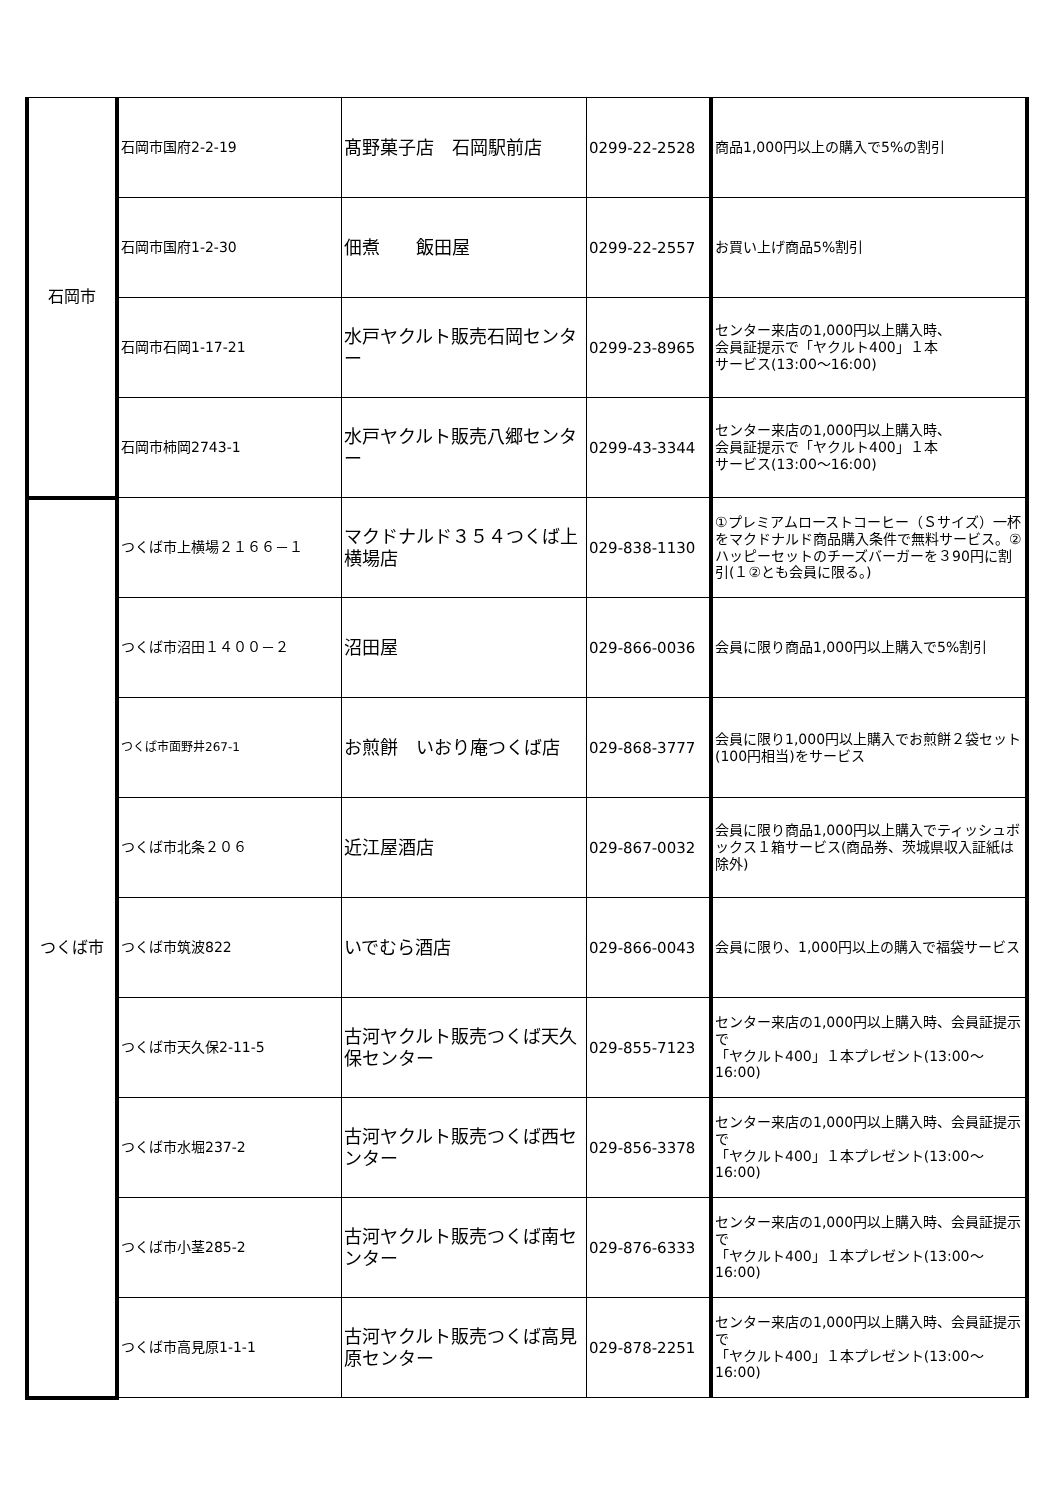| 石岡市 | 石岡市国府2-2-19 | 髙野菓子店 石岡駅前店 | 0299-22-2528 | 商品1,000円以上の購入で5%の割引 |
| | 石岡市国府1-2-30 | 佃煮 飯田屋 | 0299-22-2557 | お買い上げ商品5%割引 |
| | 石岡市石岡1-17-21 | 水戸ヤクルト販売石岡センター | 0299-23-8965 | センター来店の1,000円以上購入時、 会員証提示で「ヤクルト400」１本 サービス(13:00～16:00) |
| | 石岡市柿岡2743-1 | 水戸ヤクルト販売八郷センター | 0299-43-3344 | センター来店の1,000円以上購入時、 会員証提示で「ヤクルト400」１本 サービス(13:00～16:00) |
| つくば市 | つくば市上横場２１６６－１ | マクドナルド３５４つくば上横場店 | 029-838-1130 | ①プレミアムローストコーヒー（Ｓサイズ）一杯をマクドナルド商品購入条件で無料サービス。②ハッピーセットのチーズバーガーを３90円に割引(１②とも会員に限る。) |
| | つくば市沼田１４００－２ | 沼田屋 | 029-866-0036 | 会員に限り商品1,000円以上購入で5%割引 |
| | つくば市面野井267-1 | お煎餅 いおり庵つくば店 | 029-868-3777 | 会員に限り1,000円以上購入でお煎餅２袋セット(100円相当)をサービス |
| | つくば市北条２０６ | 近江屋酒店 | 029-867-0032 | 会員に限り商品1,000円以上購入でティッシュボックス１箱サービス(商品券、茨城県収入証紙は除外) |
| | つくば市筑波822 | いでむら酒店 | 029-866-0043 | 会員に限り、1,000円以上の購入で福袋サービス |
| | つくば市天久保2-11-5 | 古河ヤクルト販売つくば天久保センター | 029-855-7123 | センター来店の1,000円以上購入時、会員証提示で 「ヤクルト400」１本プレゼント(13:00～16:00) |
| | つくば市水堀237-2 | 古河ヤクルト販売つくば西センター | 029-856-3378 | センター来店の1,000円以上購入時、会員証提示で 「ヤクルト400」１本プレゼント(13:00～16:00) |
| | つくば市小茎285-2 | 古河ヤクルト販売つくば南センター | 029-876-6333 | センター来店の1,000円以上購入時、会員証提示で 「ヤクルト400」１本プレゼント(13:00～16:00) |
| | つくば市高見原1-1-1 | 古河ヤクルト販売つくば高見原センター | 029-878-2251 | センター来店の1,000円以上購入時、会員証提示で 「ヤクルト400」１本プレゼント(13:00～16:00) |